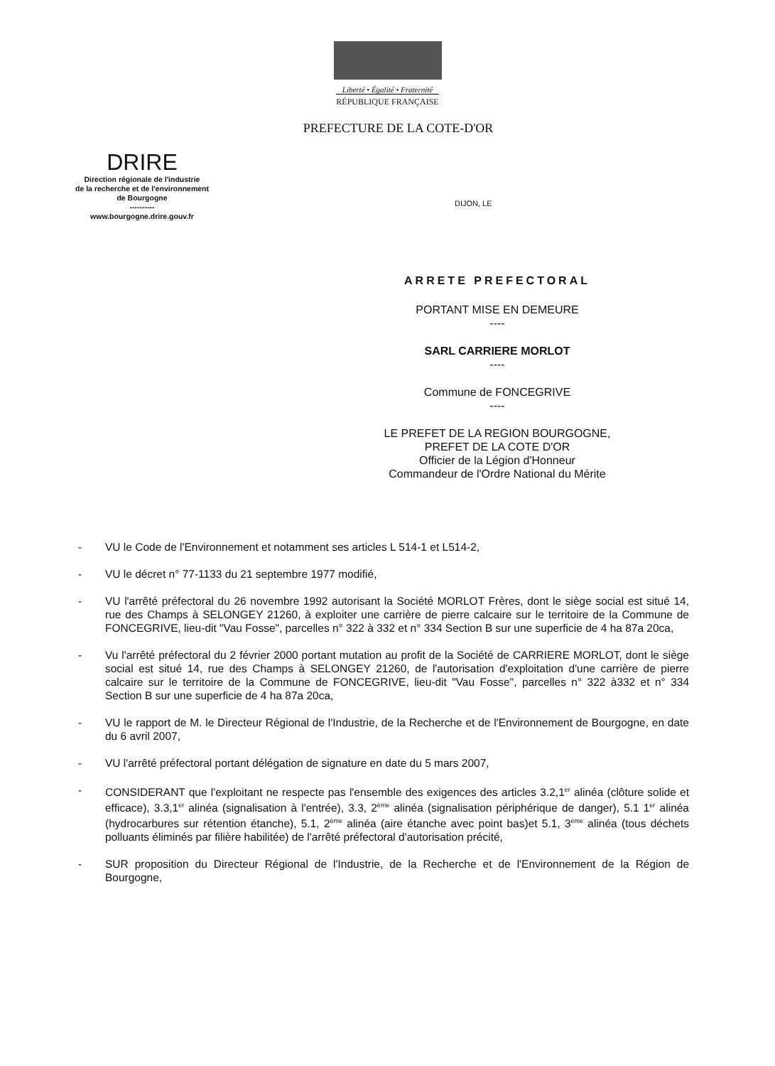Liberté • Égalité • Fraternité
RÉPUBLIQUE FRANÇAISE
PREFECTURE DE LA COTE-D'OR
DRIRE
Direction régionale de l'industrie
de la recherche et de l'environnement
de Bourgogne
----------
www.bourgogne.drire.gouv.fr
DIJON, LE
ARRETE PREFECTORAL
PORTANT MISE EN DEMEURE
----
SARL CARRIERE MORLOT
----
Commune de FONCEGRIVE
----
LE PREFET DE LA REGION BOURGOGNE,
PREFET DE LA COTE D'OR
Officier de la Légion d'Honneur
Commandeur de l'Ordre National du Mérite
- VU le Code de l'Environnement et notamment ses articles L 514-1 et L514-2,
- VU le décret n° 77-1133 du 21 septembre 1977 modifié,
- VU l'arrêté préfectoral du 26 novembre 1992 autorisant la Société MORLOT Frères, dont le siège social est situé 14, rue des Champs à SELONGEY 21260, à exploiter une carrière de pierre calcaire sur le territoire de la Commune de FONCEGRIVE, lieu-dit "Vau Fosse", parcelles n° 322 à 332 et n° 334 Section B sur une superficie de 4 ha 87a 20ca,
- Vu l'arrêté préfectoral du 2 février 2000 portant mutation au profit de la Société de CARRIERE MORLOT, dont le siège social est situé 14, rue des Champs à SELONGEY 21260, de l'autorisation d'exploitation d'une carrière de pierre calcaire sur le territoire de la Commune de FONCEGRIVE, lieu-dit "Vau Fosse", parcelles n° 322 à332 et n° 334 Section B sur une superficie de 4 ha 87a 20ca,
- VU le rapport de M. le Directeur Régional de l'Industrie, de la Recherche et de l'Environnement de Bourgogne, en date du 6 avril 2007,
- VU l'arrêté préfectoral portant délégation de signature en date du 5 mars 2007,
- CONSIDERANT que l'exploitant ne respecte pas l'ensemble des exigences des articles 3.2,1<sup>er</sup> alinéa (clôture solide et efficace), 3.3,1<sup>er</sup> alinéa (signalisation à l'entrée), 3.3, 2<sup>ème</sup> alinéa (signalisation périphérique de danger), 5.1 1<sup>er</sup> alinéa (hydrocarbures sur rétention étanche), 5.1, 2<sup>ème</sup> alinéa (aire étanche avec point bas)et 5.1, 3<sup>ème</sup> alinéa (tous déchets polluants éliminés par filière habilitée) de l'arrêté préfectoral d'autorisation précité,
- SUR proposition du Directeur Régional de l'Industrie, de la Recherche et de l'Environnement de la Région de Bourgogne,